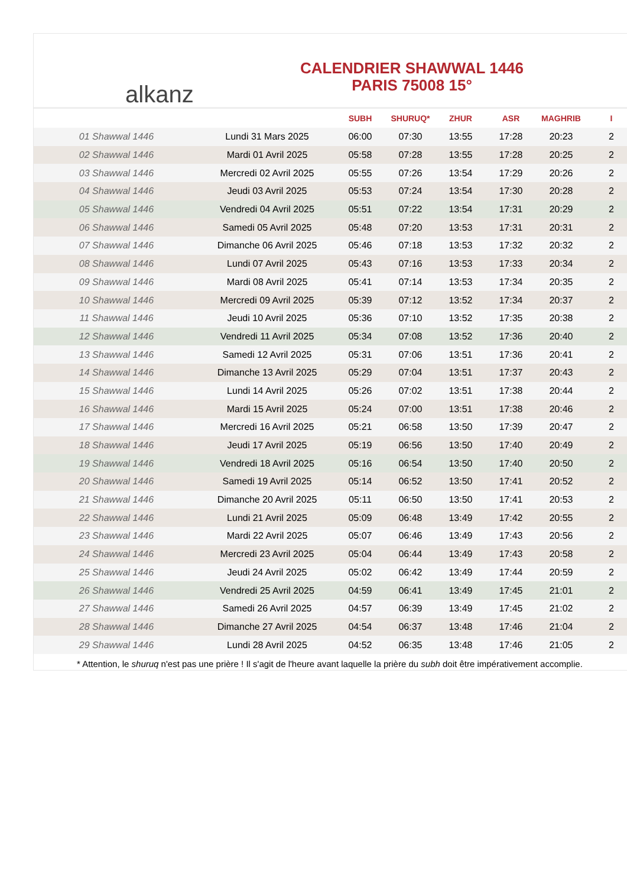alkanz
CALENDRIER SHAWWAL 1446
PARIS 75008 15°
| | | SUBH | SHURUQ* | ZHUR | ASR | MAGHRIB | I |
| --- | --- | --- | --- | --- | --- | --- | --- |
| 01 Shawwal 1446 | Lundi 31 Mars 2025 | 06:00 | 07:30 | 13:55 | 17:28 | 20:23 | 2 |
| 02 Shawwal 1446 | Mardi 01 Avril 2025 | 05:58 | 07:28 | 13:55 | 17:28 | 20:25 | 2 |
| 03 Shawwal 1446 | Mercredi 02 Avril 2025 | 05:55 | 07:26 | 13:54 | 17:29 | 20:26 | 2 |
| 04 Shawwal 1446 | Jeudi 03 Avril 2025 | 05:53 | 07:24 | 13:54 | 17:30 | 20:28 | 2 |
| 05 Shawwal 1446 | Vendredi 04 Avril 2025 | 05:51 | 07:22 | 13:54 | 17:31 | 20:29 | 2 |
| 06 Shawwal 1446 | Samedi 05 Avril 2025 | 05:48 | 07:20 | 13:53 | 17:31 | 20:31 | 2 |
| 07 Shawwal 1446 | Dimanche 06 Avril 2025 | 05:46 | 07:18 | 13:53 | 17:32 | 20:32 | 2 |
| 08 Shawwal 1446 | Lundi 07 Avril 2025 | 05:43 | 07:16 | 13:53 | 17:33 | 20:34 | 2 |
| 09 Shawwal 1446 | Mardi 08 Avril 2025 | 05:41 | 07:14 | 13:53 | 17:34 | 20:35 | 2 |
| 10 Shawwal 1446 | Mercredi 09 Avril 2025 | 05:39 | 07:12 | 13:52 | 17:34 | 20:37 | 2 |
| 11 Shawwal 1446 | Jeudi 10 Avril 2025 | 05:36 | 07:10 | 13:52 | 17:35 | 20:38 | 2 |
| 12 Shawwal 1446 | Vendredi 11 Avril 2025 | 05:34 | 07:08 | 13:52 | 17:36 | 20:40 | 2 |
| 13 Shawwal 1446 | Samedi 12 Avril 2025 | 05:31 | 07:06 | 13:51 | 17:36 | 20:41 | 2 |
| 14 Shawwal 1446 | Dimanche 13 Avril 2025 | 05:29 | 07:04 | 13:51 | 17:37 | 20:43 | 2 |
| 15 Shawwal 1446 | Lundi 14 Avril 2025 | 05:26 | 07:02 | 13:51 | 17:38 | 20:44 | 2 |
| 16 Shawwal 1446 | Mardi 15 Avril 2025 | 05:24 | 07:00 | 13:51 | 17:38 | 20:46 | 2 |
| 17 Shawwal 1446 | Mercredi 16 Avril 2025 | 05:21 | 06:58 | 13:50 | 17:39 | 20:47 | 2 |
| 18 Shawwal 1446 | Jeudi 17 Avril 2025 | 05:19 | 06:56 | 13:50 | 17:40 | 20:49 | 2 |
| 19 Shawwal 1446 | Vendredi 18 Avril 2025 | 05:16 | 06:54 | 13:50 | 17:40 | 20:50 | 2 |
| 20 Shawwal 1446 | Samedi 19 Avril 2025 | 05:14 | 06:52 | 13:50 | 17:41 | 20:52 | 2 |
| 21 Shawwal 1446 | Dimanche 20 Avril 2025 | 05:11 | 06:50 | 13:50 | 17:41 | 20:53 | 2 |
| 22 Shawwal 1446 | Lundi 21 Avril 2025 | 05:09 | 06:48 | 13:49 | 17:42 | 20:55 | 2 |
| 23 Shawwal 1446 | Mardi 22 Avril 2025 | 05:07 | 06:46 | 13:49 | 17:43 | 20:56 | 2 |
| 24 Shawwal 1446 | Mercredi 23 Avril 2025 | 05:04 | 06:44 | 13:49 | 17:43 | 20:58 | 2 |
| 25 Shawwal 1446 | Jeudi 24 Avril 2025 | 05:02 | 06:42 | 13:49 | 17:44 | 20:59 | 2 |
| 26 Shawwal 1446 | Vendredi 25 Avril 2025 | 04:59 | 06:41 | 13:49 | 17:45 | 21:01 | 2 |
| 27 Shawwal 1446 | Samedi 26 Avril 2025 | 04:57 | 06:39 | 13:49 | 17:45 | 21:02 | 2 |
| 28 Shawwal 1446 | Dimanche 27 Avril 2025 | 04:54 | 06:37 | 13:48 | 17:46 | 21:04 | 2 |
| 29 Shawwal 1446 | Lundi 28 Avril 2025 | 04:52 | 06:35 | 13:48 | 17:46 | 21:05 | 2 |
* Attention, le shuruq n'est pas une prière ! Il s'agit de l'heure avant laquelle la prière du subh doit être impérativement accomplie.